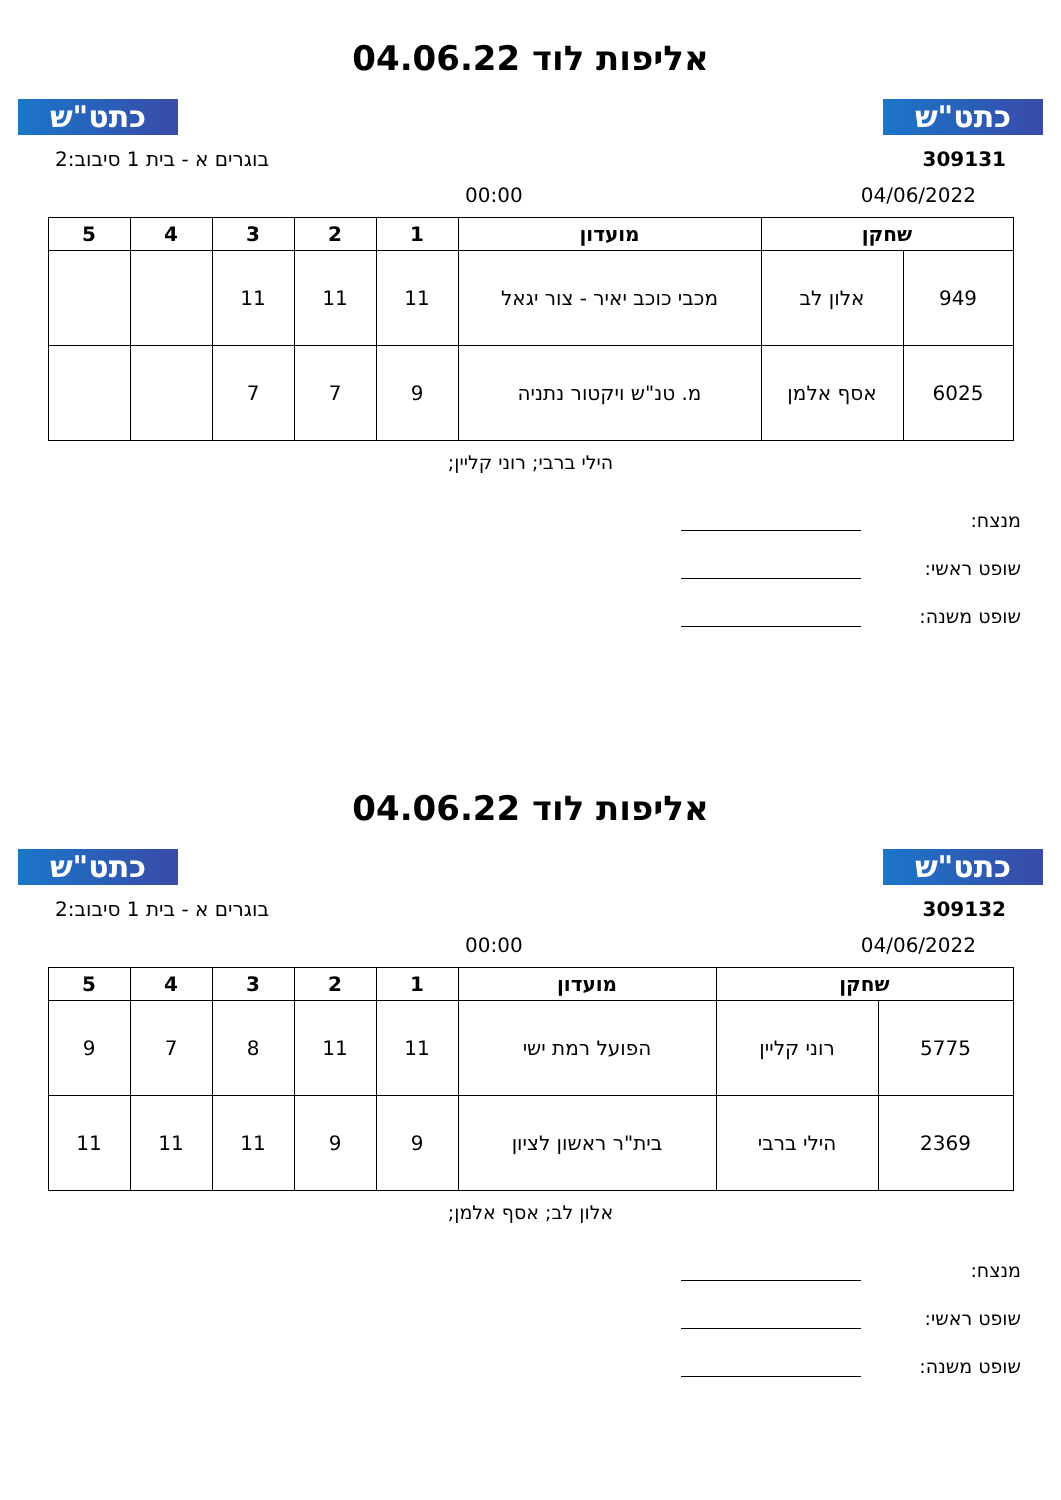כתט"ש
אליפות לוד 04.06.22
כתט"ש
309131 בוגרים א - בית 1 סיבוב:2
04/06/2022 00:00
| שחקן | | מועדון | 1 | 2 | 3 | 4 | 5 |
| --- | --- | --- | --- | --- | --- | --- | --- |
| 949 | אלון לב | מכבי כוכב יאיר - צור יגאל | 11 | 11 | 11 | | |
| 6025 | אסף אלמן | מ. טנ"ש ויקטור נתניה | 9 | 7 | 7 | | |
הילי ברבי; רוני קליין;
מנצח:
שופט ראשי:
שופט משנה:
כתט"ש
אליפות לוד 04.06.22
כתט"ש
309132 בוגרים א - בית 1 סיבוב:2
04/06/2022 00:00
| שחקן | | מועדון | 1 | 2 | 3 | 4 | 5 |
| --- | --- | --- | --- | --- | --- | --- | --- |
| 5775 | רוני קליין | הפועל רמת ישי | 11 | 11 | 8 | 7 | 9 |
| 2369 | הילי ברבי | בית"ר ראשון לציון | 9 | 9 | 11 | 11 | 11 |
אלון לב; אסף אלמן;
מנצח:
שופט ראשי:
שופט משנה: